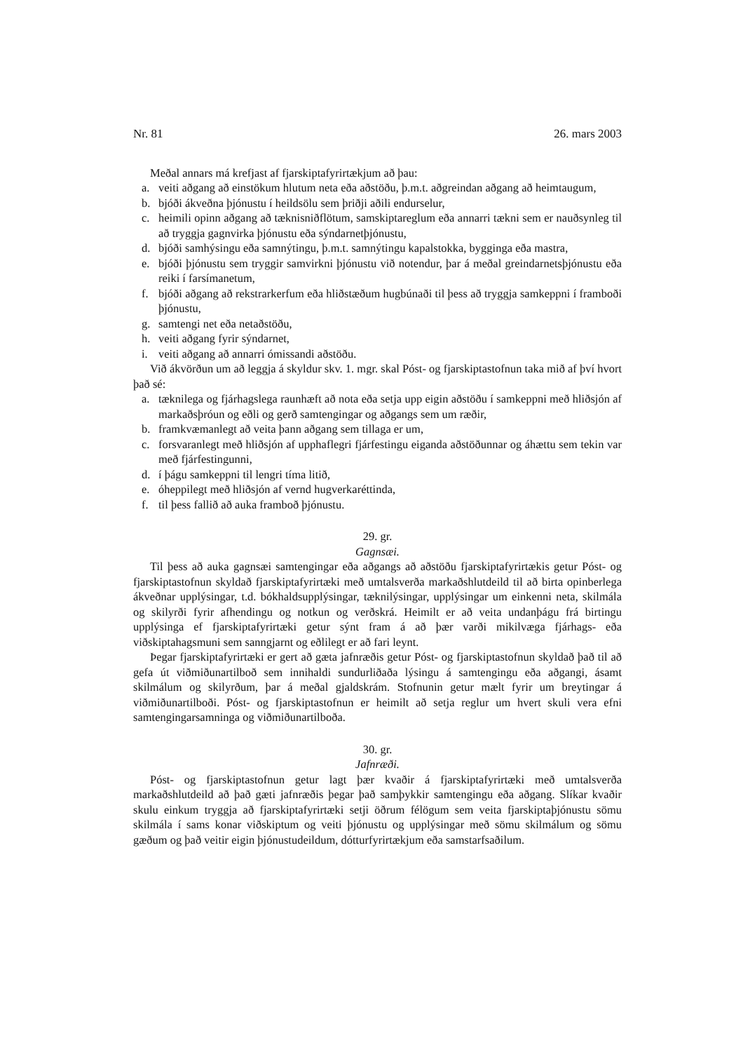Nr. 81 26. mars 2003
Meðal annars má krefjast af fjarskiptafyrirtækjum að þau:
a. veiti aðgang að einstökum hlutum neta eða aðstöðu, þ.m.t. aðgreindan aðgang að heimtaugum,
b. bjóði ákveðna þjónustu í heildsölu sem þriðji aðili endurselur,
c. heimili opinn aðgang að tæknisniðflötum, samskiptareglum eða annarri tækni sem er nauðsynleg til að tryggja gagnvirka þjónustu eða sýndarnetþjónustu,
d. bjóði samhýsingu eða samnýtingu, þ.m.t. samnýtingu kapalstokka, bygginga eða mastra,
e. bjóði þjónustu sem tryggir samvirkni þjónustu við notendur, þar á meðal greindarnetsþjónustu eða reiki í farsímanetum,
f. bjóði aðgang að rekstrarkerfum eða hliðstæðum hugbúnaði til þess að tryggja samkeppni í framboði þjónustu,
g. samtengi net eða netaðstöðu,
h. veiti aðgang fyrir sýndarnet,
i. veiti aðgang að annarri ómissandi aðstöðu.
Við ákvörðun um að leggja á skyldur skv. 1. mgr. skal Póst- og fjarskiptastofnun taka mið af því hvort það sé:
a. tæknilega og fjárhagslega raunhæft að nota eða setja upp eigin aðstöðu í samkeppni með hliðsjón af markaðsþróun og eðli og gerð samtengingar og aðgangs sem um ræðir,
b. framkvæmanlegt að veita þann aðgang sem tillaga er um,
c. forsvaranlegt með hliðsjón af upphaflegri fjárfestingu eiganda aðstöðunnar og áhættu sem tekin var með fjárfestingunni,
d. í þágu samkeppni til lengri tíma litið,
e. óheppilegt með hliðsjón af vernd hugverkaréttinda,
f. til þess fallið að auka framboð þjónustu.
29. gr.
Gagnsæi.
Til þess að auka gagnsæi samtengingar eða aðgangs að aðstöðu fjarskiptafyrirtækis getur Póst- og fjarskiptastofnun skyldað fjarskiptafyrirtæki með umtalsverða markaðshlutdeild til að birta opinberlega ákveðnar upplýsingar, t.d. bókhaldsupplýsingar, tæknilýsingar, upplýsingar um einkenni neta, skilmála og skilyrði fyrir afhendingu og notkun og verðskrá. Heimilt er að veita undanþágu frá birtingu upplýsinga ef fjarskiptafyrirtæki getur sýnt fram á að þær varði mikilvæga fjárhags- eða viðskiptahagsmuni sem sanngjarnt og eðlilegt er að fari leynt.
Þegar fjarskiptafyrirtæki er gert að gæta jafnræðis getur Póst- og fjarskiptastofnun skyldað það til að gefa út viðmiðunartilboð sem innihaldi sundurliðaða lýsingu á samtengingu eða aðgangi, ásamt skilmálum og skilyrðum, þar á meðal gjaldskrám. Stofnunin getur mælt fyrir um breytingar á viðmiðunartilboði. Póst- og fjarskiptastofnun er heimilt að setja reglur um hvert skuli vera efni samtengingarsamninga og viðmiðunartilboða.
30. gr.
Jafnræði.
Póst- og fjarskiptastofnun getur lagt þær kvaðir á fjarskiptafyrirtæki með umtalsverða markaðshlutdeild að það gæti jafnræðis þegar það samþykkir samtengingu eða aðgang. Slíkar kvaðir skulu einkum tryggja að fjarskiptafyrirtæki setji öðrum félögum sem veita fjarskiptaþjónustu sömu skilmála í sams konar viðskiptum og veiti þjónustu og upplýsingar með sömu skilmálum og sömu gæðum og það veitir eigin þjónustudeildum, dótturfyrirtækjum eða samstarfsaðilum.